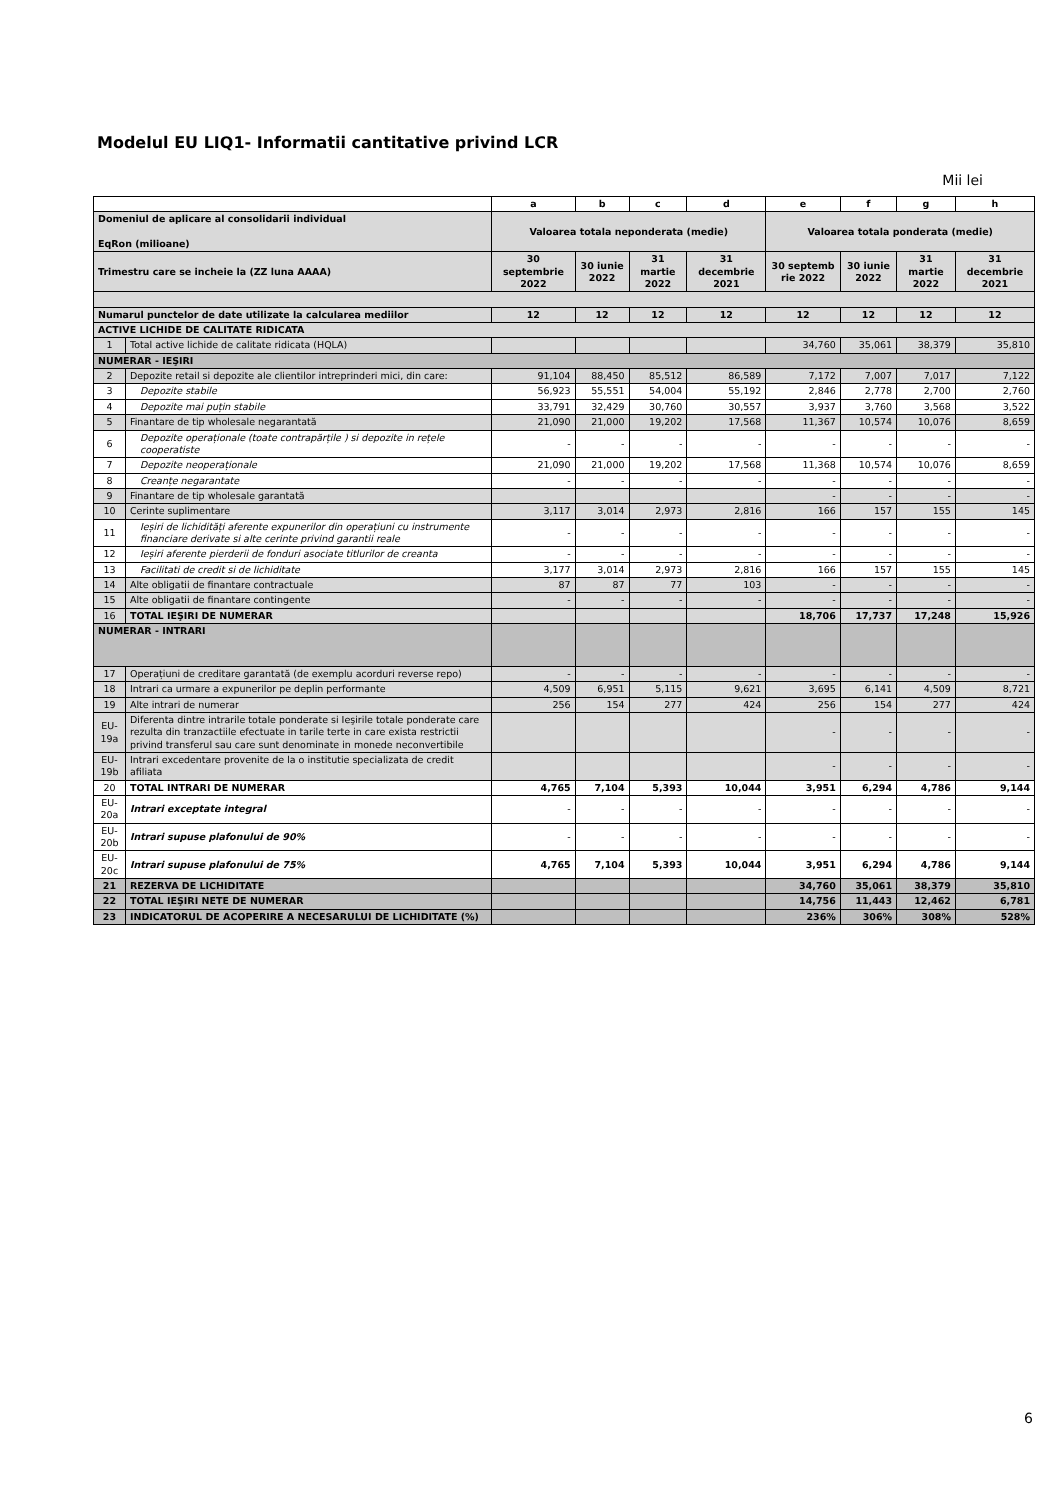Modelul EU LIQ1- Informatii cantitative privind LCR
Mii lei
| | | a | b | c | d | e | f | g | h |
| --- | --- | --- | --- | --- | --- | --- | --- | --- | --- |
| Domeniul de aplicare al consolidarii individual EqRon (milioane) | | Valoarea totala neponderata (medie) | | | | Valoarea totala ponderata (medie) | | | |
| Trimestru care se incheie la (ZZ luna AAAA) | | 30 septembrie 2022 | 30 iunie 2022 | 31 martie 2022 | 31 decembrie 2021 | 30 septemb rie 2022 | 30 iunie 2022 | 31 martie 2022 | 31 decembrie 2021 |
| Numarul punctelor de date utilizate la calcularea mediilor | | 12 | 12 | 12 | 12 | 12 | 12 | 12 | 12 |
| ACTIVE LICHIDE DE CALITATE RIDICATA | | | | | | | | | |
| 1 | Total active lichide de calitate ridicata (HQLA) | | | | | 34,760 | 35,061 | 38,379 | 35,810 |
| NUMERAR - IEŞIRI | | | | | | | | | |
| 2 | Depozite retail si depozite ale clientilor intreprinderi mici, din care: | 91,104 | 88,450 | 85,512 | 86,589 | 7,172 | 7,007 | 7,017 | 7,122 |
| 3 | Depozite stabile | 56,923 | 55,551 | 54,004 | 55,192 | 2,846 | 2,778 | 2,700 | 2,760 |
| 4 | Depozite mai puțin stabile | 33,791 | 32,429 | 30,760 | 30,557 | 3,937 | 3,760 | 3,568 | 3,522 |
| 5 | Finantare de tip wholesale negarantată | 21,090 | 21,000 | 19,202 | 17,568 | 11,367 | 10,574 | 10,076 | 8,659 |
| 6 | Depozite operaționale (toate contrapărțile ) si depozite in rețele cooperatiste | - | - | - | - | - | - | - | - |
| 7 | Depozite neoperaționale | 21,090 | 21,000 | 19,202 | 17,568 | 11,368 | 10,574 | 10,076 | 8,659 |
| 8 | Creanțe negarantate | - | - | - | - | - | - | - | - |
| 9 | Finantare de tip wholesale garantată | | | | | - | - | - | - |
| 10 | Cerinte suplimentare | 3,117 | 3,014 | 2,973 | 2,816 | 166 | 157 | 155 | 145 |
| 11 | Ieșiri de lichidități aferente expunerilor din operațiuni cu instrumente financiare derivate si alte cerinte privind garantii reale | - | - | - | - | - | - | - | - |
| 12 | Ieșiri aferente pierderii de fonduri asociate titlurilor de creanta | - | - | - | - | - | - | - | - |
| 13 | Facilitati de credit si de lichiditate | 3,177 | 3,014 | 2,973 | 2,816 | 166 | 157 | 155 | 145 |
| 14 | Alte obligatii de finantare contractuale | 87 | 87 | 77 | 103 | - | - | - | - |
| 15 | Alte obligatii de finantare contingente | - | - | - | - | - | - | - | - |
| 16 | TOTAL IEŞIRI DE NUMERAR | | | | | 18,706 | 17,737 | 17,248 | 15,926 |
| NUMERAR - INTRARI | | | | | | | | | |
| 17 | Operațiuni de creditare garantată (de exemplu acorduri reverse repo) | - | - | - | - | - | - | - | - |
| 18 | Intrari ca urmare a expunerilor pe deplin performante | 4,509 | 6,951 | 5,115 | 9,621 | 3,695 | 6,141 | 4,509 | 8,721 |
| 19 | Alte intrari de numerar | 256 | 154 | 277 | 424 | 256 | 154 | 277 | 424 |
| EU-19a | Diferenta dintre intrarile totale ponderate si Ieşirile totale ponderate care rezulta din tranzactiile efectuate in tarile terte in care exista restrictii privind transferul sau care sunt denominate in monede neconvertibile | | | | | - | - | - | - |
| EU-19b | Intrari excedentare provenite de la o institutie specializata de credit afiliata | | | | | - | - | - | - |
| 20 | TOTAL INTRARI DE NUMERAR | 4,765 | 7,104 | 5,393 | 10,044 | 3,951 | 6,294 | 4,786 | 9,144 |
| EU-20a | Intrari exceptate integral | - | - | - | - | - | - | - | - |
| EU-20b | Intrari supuse plafonului de 90% | - | - | - | - | - | - | - | - |
| EU-20c | Intrari supuse plafonului de 75% | 4,765 | 7,104 | 5,393 | 10,044 | 3,951 | 6,294 | 4,786 | 9,144 |
| 21 | REZERVA DE LICHIDITATE | | | | | 34,760 | 35,061 | 38,379 | 35,810 |
| 22 | TOTAL IEŞIRI NETE DE NUMERAR | | | | | 14,756 | 11,443 | 12,462 | 6,781 |
| 23 | INDICATORUL DE ACOPERIRE A NECESARULUI DE LICHIDITATE (%) | | | | | 236% | 306% | 308% | 528% |
6